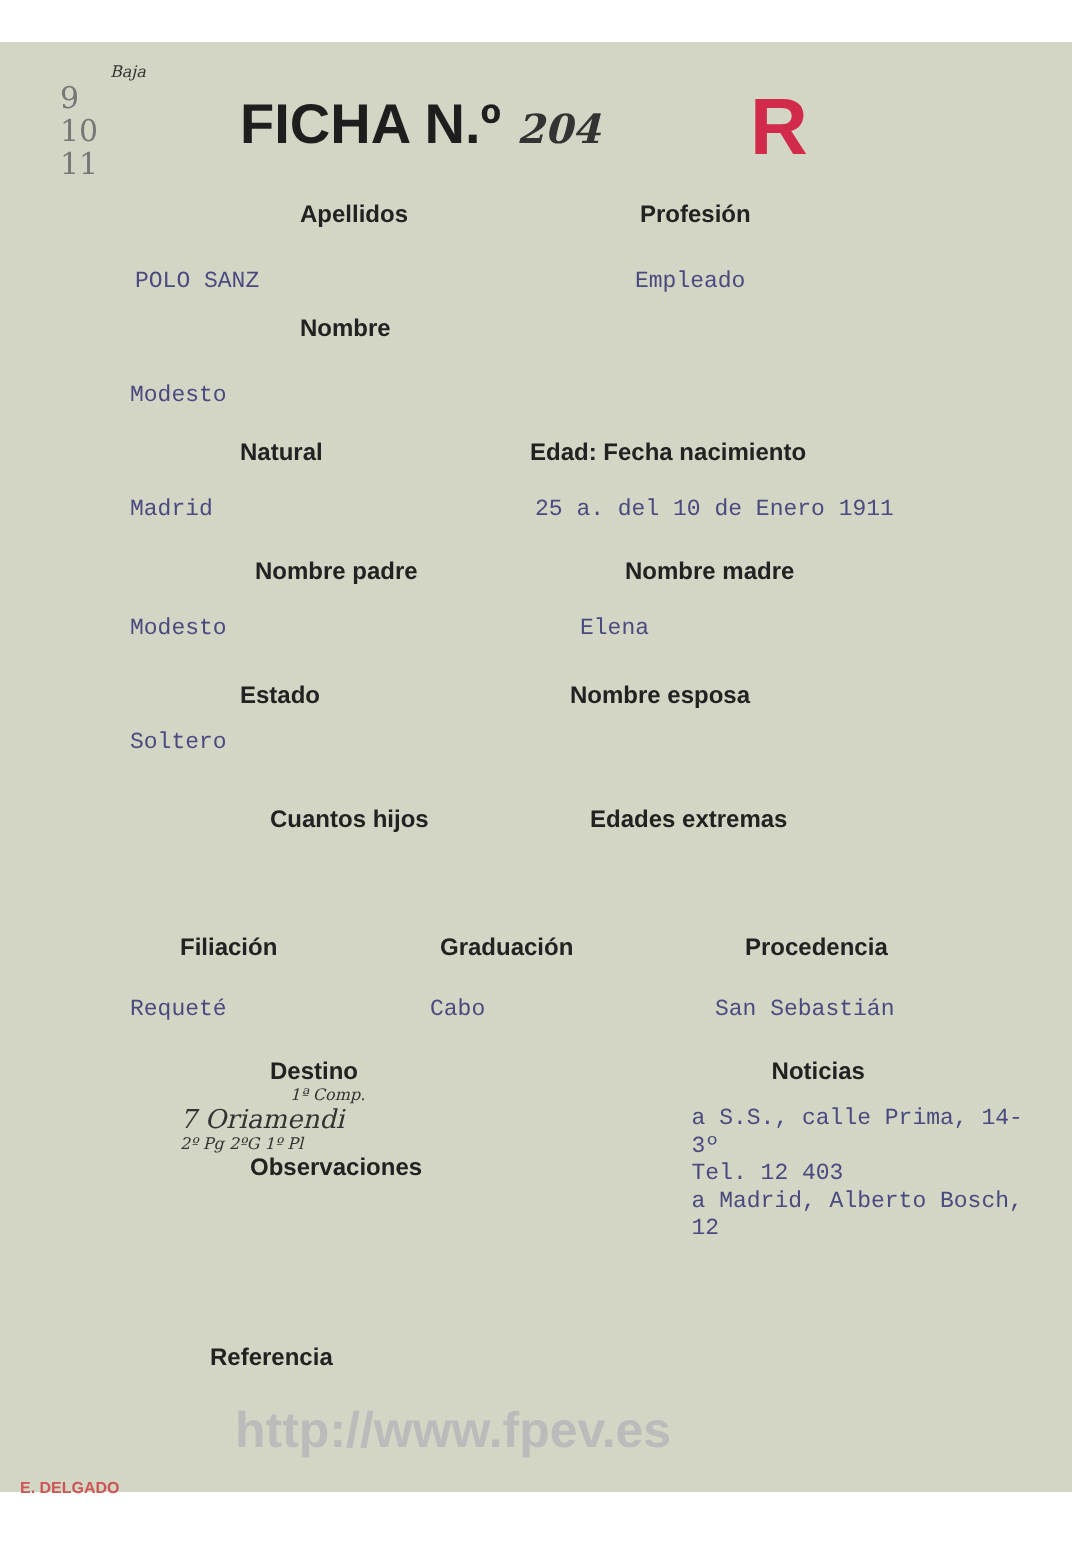Baja
9
10
11
FICHA N.º 204
R
Apellidos Profesión
POLO SANZ Empleado
Nombre
Modesto
Natural Edad: Fecha nacimiento
Madrid 25 a. del 10 de Enero 1911
Nombre padre Nombre madre
Modesto Elena
Estado Nombre esposa
Soltero
Cuantos hijos Edades extremas
Filiación Graduación Procedencia
Requeté Cabo San Sebastián
Destino
1ª Comp.
7 Oriamendi
2º Pg 2ºG 1º Pl
Observaciones
Noticias
a S.S., calle Prima, 14-3º
Tel. 12 403
a Madrid, Alberto Bosch, 12
Referencia
http://www.fpev.es
E. DELGADO